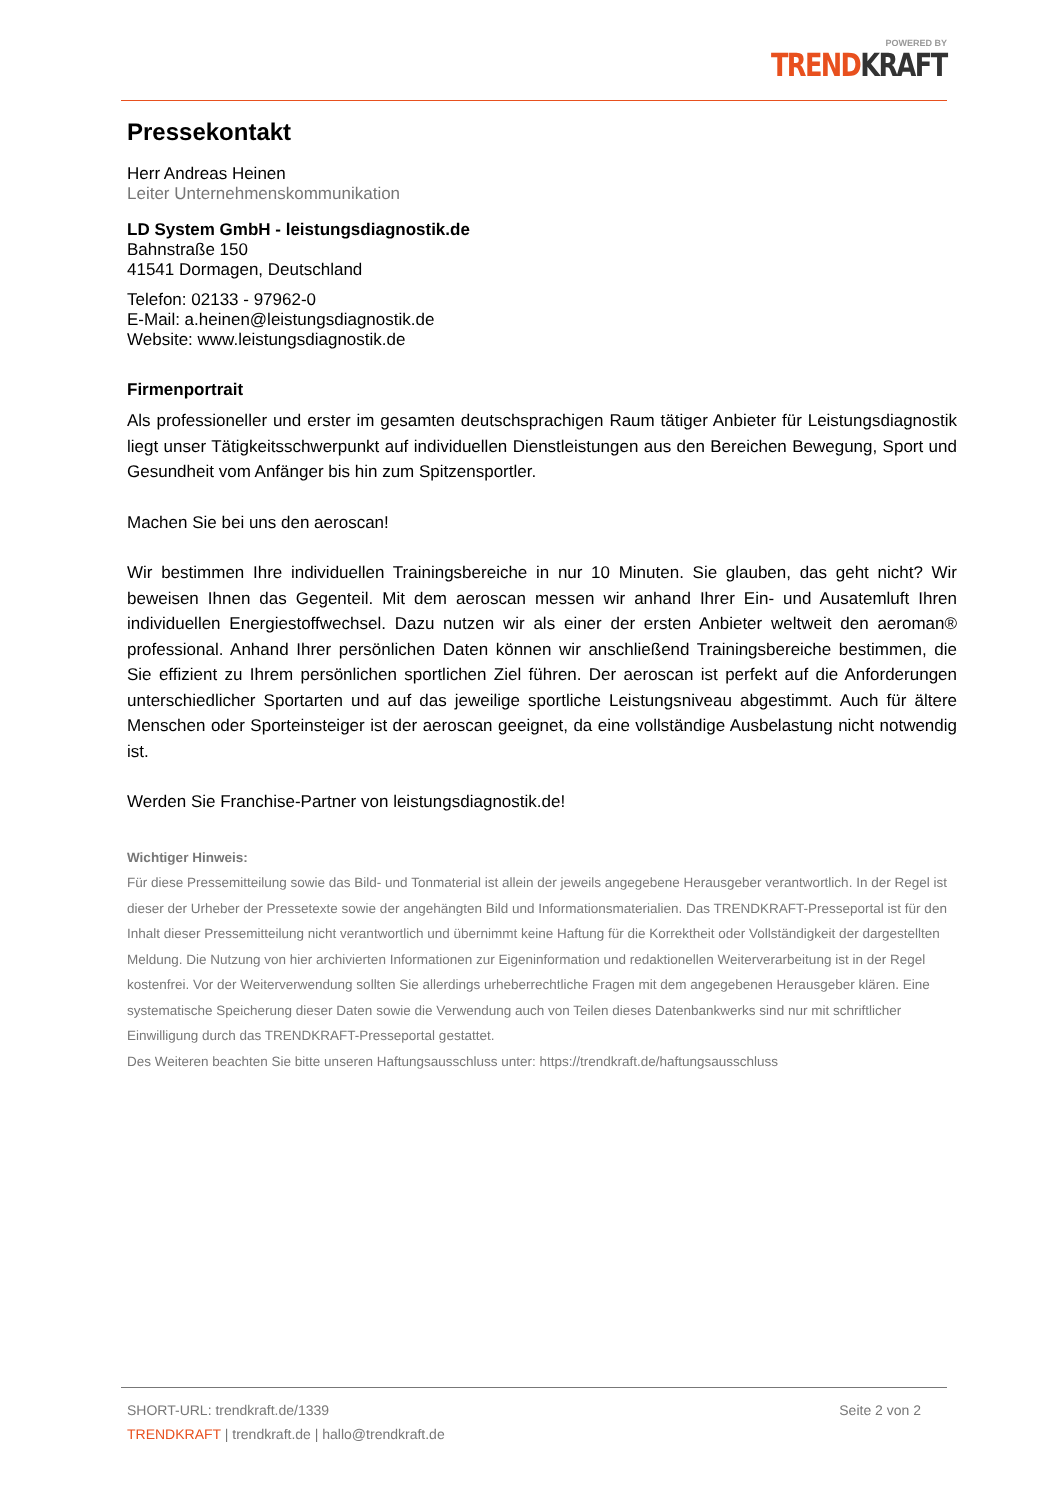POWERED BY
TREND KRAFT
Pressekontakt
Herr Andreas Heinen
Leiter Unternehmenskommunikation
LD System GmbH - leistungsdiagnostik.de
Bahnstraße 150
41541 Dormagen, Deutschland
Telefon: 02133 - 97962-0
E-Mail: a.heinen@leistungsdiagnostik.de
Website: www.leistungsdiagnostik.de
Firmenportrait
Als professioneller und erster im gesamten deutschsprachigen Raum tätiger Anbieter für Leistungsdiagnostik liegt unser Tätigkeitsschwerpunkt auf individuellen Dienstleistungen aus den Bereichen Bewegung, Sport und Gesundheit vom Anfänger bis hin zum Spitzensportler.
Machen Sie bei uns den aeroscan!
Wir bestimmen Ihre individuellen Trainingsbereiche in nur 10 Minuten. Sie glauben, das geht nicht? Wir beweisen Ihnen das Gegenteil. Mit dem aeroscan messen wir anhand Ihrer Ein- und Ausatemluft Ihren individuellen Energiestoffwechsel. Dazu nutzen wir als einer der ersten Anbieter weltweit den aeroman® professional. Anhand Ihrer persönlichen Daten können wir anschließend Trainingsbereiche bestimmen, die Sie effizient zu Ihrem persönlichen sportlichen Ziel führen. Der aeroscan ist perfekt auf die Anforderungen unterschiedlicher Sportarten und auf das jeweilige sportliche Leistungsniveau abgestimmt. Auch für ältere Menschen oder Sporteinsteiger ist der aeroscan geeignet, da eine vollständige Ausbelastung nicht notwendig ist.
Werden Sie Franchise-Partner von leistungsdiagnostik.de!
Wichtiger Hinweis:
Für diese Pressemitteilung sowie das Bild- und Tonmaterial ist allein der jeweils angegebene Herausgeber verantwortlich. In der Regel ist dieser der Urheber der Pressetexte sowie der angehängten Bild und Informationsmaterialien. Das TRENDKRAFT-Presseportal ist für den Inhalt dieser Pressemitteilung nicht verantwortlich und übernimmt keine Haftung für die Korrektheit oder Vollständigkeit der dargestellten Meldung. Die Nutzung von hier archivierten Informationen zur Eigeninformation und redaktionellen Weiterverarbeitung ist in der Regel kostenfrei. Vor der Weiterverwendung sollten Sie allerdings urheberrechtliche Fragen mit dem angegebenen Herausgeber klären. Eine systematische Speicherung dieser Daten sowie die Verwendung auch von Teilen dieses Datenbankwerks sind nur mit schriftlicher Einwilligung durch das TRENDKRAFT-Presseportal gestattet.
Des Weiteren beachten Sie bitte unseren Haftungsausschluss unter: https://trendkraft.de/haftungsausschluss
SHORT-URL: trendkraft.de/1339 Seite 2 von 2
TRENDKRAFT | trendkraft.de | hallo@trendkraft.de